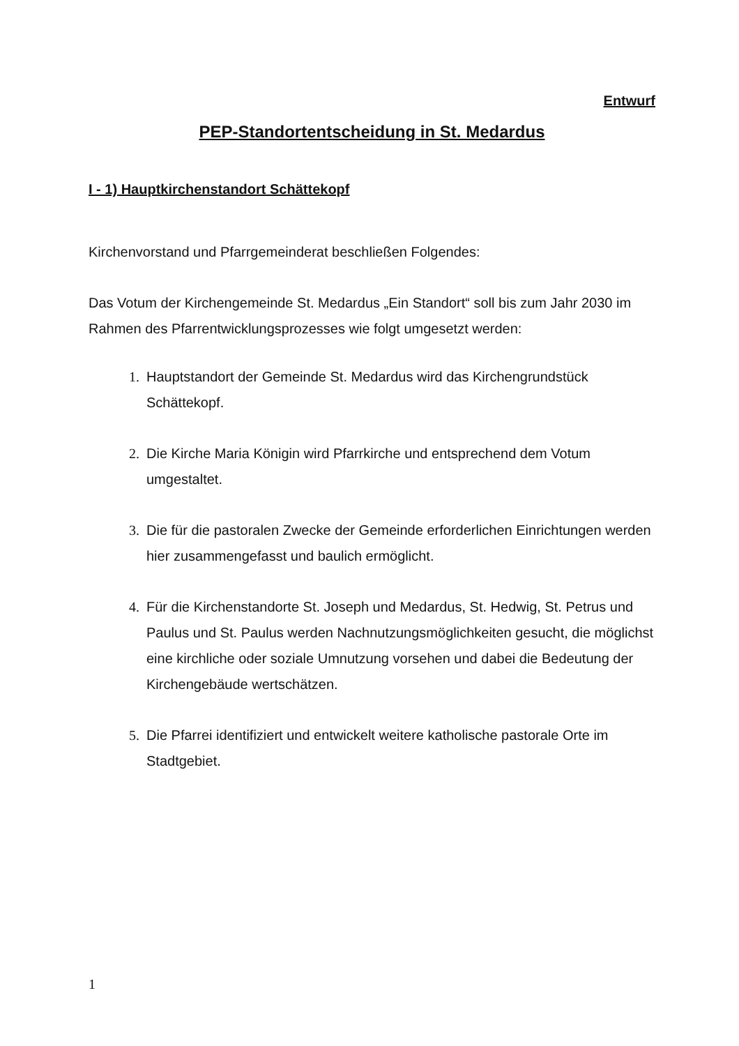Entwurf
PEP-Standortentscheidung in St. Medardus
I - 1) Hauptkirchenstandort Schättekopf
Kirchenvorstand und Pfarrgemeinderat beschließen Folgendes:
Das Votum der Kirchengemeinde St. Medardus „Ein Standort“ soll bis zum Jahr 2030 im Rahmen des Pfarrentwicklungsprozesses wie folgt umgesetzt werden:
1. Hauptstandort der Gemeinde St. Medardus wird das Kirchengrundstück Schättekopf.
2. Die Kirche Maria Königin wird Pfarrkirche und entsprechend dem Votum umgestaltet.
3. Die für die pastoralen Zwecke der Gemeinde erforderlichen Einrichtungen werden hier zusammengefasst und baulich ermöglicht.
4. Für die Kirchenstandorte St. Joseph und Medardus, St. Hedwig, St. Petrus und Paulus und St. Paulus werden Nachnutzungsmöglichkeiten gesucht, die möglichst eine kirchliche oder soziale Umnutzung vorsehen und dabei die Bedeutung der Kirchengebäude wertschätzen.
5. Die Pfarrei identifiziert und entwickelt weitere katholische pastorale Orte im Stadtgebiet.
1